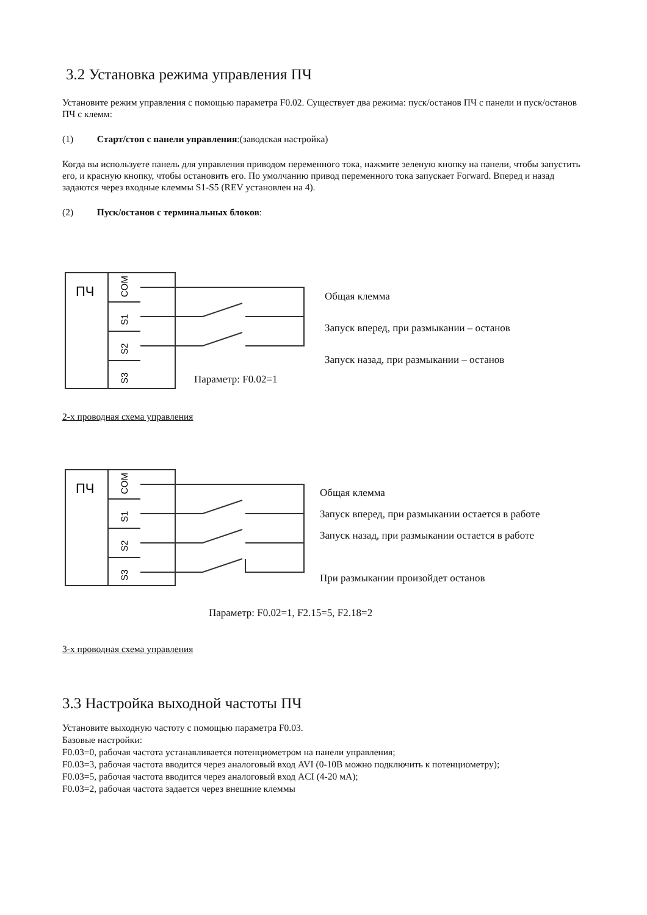3.2 Установка режима управления ПЧ
Установите режим управления с помощью параметра F0.02. Существует два режима: пуск/останов ПЧ с панели и пуск/останов ПЧ с клемм:
(1) Старт/стоп с панели управления:(заводская настройка)
Когда вы используете панель для управления приводом переменного тока, нажмите зеленую кнопку на панели, чтобы запустить его, и красную кнопку, чтобы остановить его. По умолчанию привод переменного тока запускает Forward. Вперед и назад задаются через входные клеммы S1-S5 (REV установлен на 4).
(2) Пуск/останов с терминальных блоков:
ПЧ
COM
S1
S2
S3
Общая клемма
Запуск вперед, при размыкании – останов
Запуск назад, при размыкании – останов
Параметр: F0.02=1
2-х проводная схема управления
ПЧ
COM
S1
S2
S3
Общая клемма
Запуск вперед, при размыкании остается в работе
Запуск назад, при размыкании остается в работе
При размыкании произойдет останов
Параметр: F0.02=1, F2.15=5, F2.18=2
3-х проводная схема управления
3.3 Настройка выходной частоты ПЧ
Установите выходную частоту с помощью параметра F0.03.
Базовые настройки:
F0.03=0, рабочая частота устанавливается потенциометром на панели управления;
F0.03=3, рабочая частота вводится через аналоговый вход AVI (0-10В можно подключить к потенциометру);
F0.03=5, рабочая частота вводится через аналоговый вход ACI (4-20 мА);
F0.03=2, рабочая частота задается через внешние клеммы